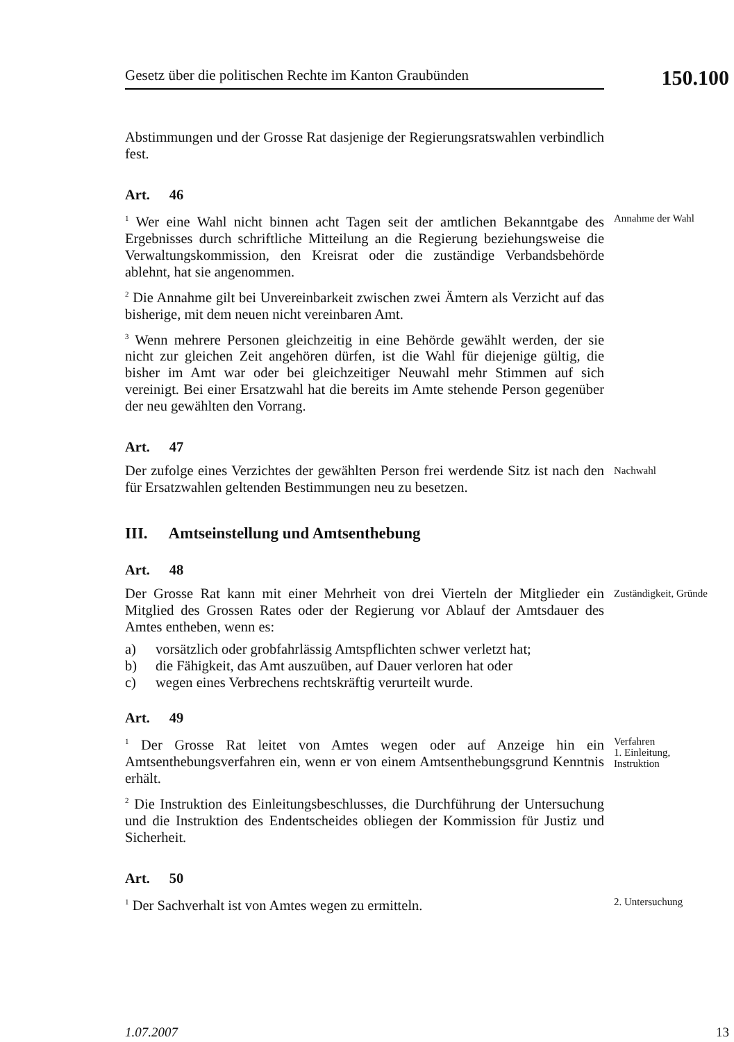Gesetz über die politischen Rechte im Kanton Graubünden
150.100
Abstimmungen und der Grosse Rat dasjenige der Regierungsratswahlen verbindlich fest.
Art. 46
<sup>1</sup> Wer eine Wahl nicht binnen acht Tagen seit der amtlichen Bekanntgabe des Ergebnisses durch schriftliche Mitteilung an die Regierung beziehungsweise die Verwaltungskommission, den Kreisrat oder die zuständige Verbandsbehörde ablehnt, hat sie angenommen.
<sup>2</sup> Die Annahme gilt bei Unvereinbarkeit zwischen zwei Ämtern als Verzicht auf das bisherige, mit dem neuen nicht vereinbaren Amt.
<sup>3</sup> Wenn mehrere Personen gleichzeitig in eine Behörde gewählt werden, der sie nicht zur gleichen Zeit angehören dürfen, ist die Wahl für diejenige gültig, die bisher im Amt war oder bei gleichzeitiger Neuwahl mehr Stimmen auf sich vereinigt. Bei einer Ersatzwahl hat die bereits im Amte stehende Person gegenüber der neu gewählten den Vorrang.
Annahme der Wahl
Art. 47
Der zufolge eines Verzichtes der gewählten Person frei werdende Sitz ist nach den für Ersatzwahlen geltenden Bestimmungen neu zu besetzen.
Nachwahl
III. Amtseinstellung und Amtsenthebung
Art. 48
Der Grosse Rat kann mit einer Mehrheit von drei Vierteln der Mitglieder ein Mitglied des Grossen Rates oder der Regierung vor Ablauf der Amtsdauer des Amtes entheben, wenn es:
a) vorsätzlich oder grobfahrlässig Amtspflichten schwer verletzt hat;
b) die Fähigkeit, das Amt auszuüben, auf Dauer verloren hat oder
c) wegen eines Verbrechens rechtskräftig verurteilt wurde.
Zuständigkeit, Gründe
Art. 49
<sup>1</sup> Der Grosse Rat leitet von Amtes wegen oder auf Anzeige hin ein Amtsenthebungsverfahren ein, wenn er von einem Amtsenthebungsgrund Kenntnis erhält.
<sup>2</sup> Die Instruktion des Einleitungsbeschlusses, die Durchführung der Untersuchung und die Instruktion des Endentscheides obliegen der Kommission für Justiz und Sicherheit.
Verfahren
1. Einleitung, Instruktion
Art. 50
<sup>1</sup> Der Sachverhalt ist von Amtes wegen zu ermitteln.
2. Untersuchung
1.07.2007 13